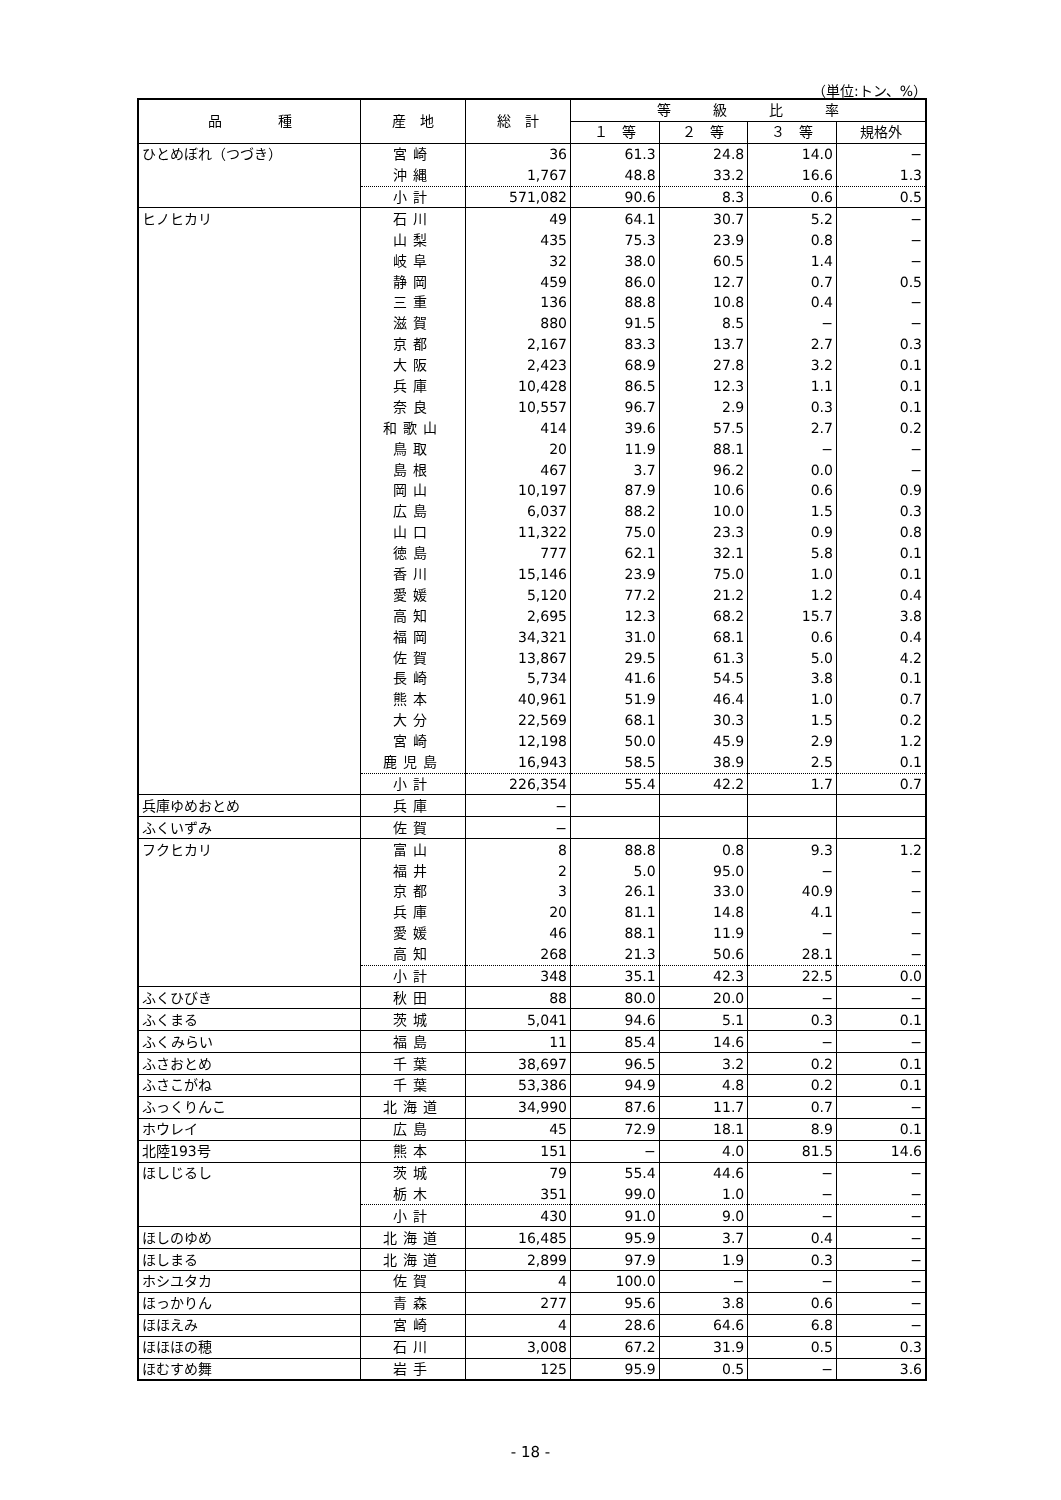（単位:トン、%）
| 品 種 | 産 地 | 総 計 | 等 級 比 率 | | | |
| --- | --- | --- | --- | --- | --- | --- |
| | | | １ 等 | ２ 等 | ３ 等 | 規格外 |
| ひとめぼれ（つづき） | 宮崎 | 36 | 61.3 | 24.8 | 14.0 | − |
| | 沖縄 | 1,767 | 48.8 | 33.2 | 16.6 | 1.3 |
| | 小計 | 571,082 | 90.6 | 8.3 | 0.6 | 0.5 |
| ヒノヒカリ | 石川 | 49 | 64.1 | 30.7 | 5.2 | − |
| | 山梨 | 435 | 75.3 | 23.9 | 0.8 | − |
| | 岐阜 | 32 | 38.0 | 60.5 | 1.4 | − |
| | 静岡 | 459 | 86.0 | 12.7 | 0.7 | 0.5 |
| | 三重 | 136 | 88.8 | 10.8 | 0.4 | − |
| | 滋賀 | 880 | 91.5 | 8.5 | − | − |
| | 京都 | 2,167 | 83.3 | 13.7 | 2.7 | 0.3 |
| | 大阪 | 2,423 | 68.9 | 27.8 | 3.2 | 0.1 |
| | 兵庫 | 10,428 | 86.5 | 12.3 | 1.1 | 0.1 |
| | 奈良 | 10,557 | 96.7 | 2.9 | 0.3 | 0.1 |
| | 和歌山 | 414 | 39.6 | 57.5 | 2.7 | 0.2 |
| | 鳥取 | 20 | 11.9 | 88.1 | − | − |
| | 島根 | 467 | 3.7 | 96.2 | 0.0 | − |
| | 岡山 | 10,197 | 87.9 | 10.6 | 0.6 | 0.9 |
| | 広島 | 6,037 | 88.2 | 10.0 | 1.5 | 0.3 |
| | 山口 | 11,322 | 75.0 | 23.3 | 0.9 | 0.8 |
| | 徳島 | 777 | 62.1 | 32.1 | 5.8 | 0.1 |
| | 香川 | 15,146 | 23.9 | 75.0 | 1.0 | 0.1 |
| | 愛媛 | 5,120 | 77.2 | 21.2 | 1.2 | 0.4 |
| | 高知 | 2,695 | 12.3 | 68.2 | 15.7 | 3.8 |
| | 福岡 | 34,321 | 31.0 | 68.1 | 0.6 | 0.4 |
| | 佐賀 | 13,867 | 29.5 | 61.3 | 5.0 | 4.2 |
| | 長崎 | 5,734 | 41.6 | 54.5 | 3.8 | 0.1 |
| | 熊本 | 40,961 | 51.9 | 46.4 | 1.0 | 0.7 |
| | 大分 | 22,569 | 68.1 | 30.3 | 1.5 | 0.2 |
| | 宮崎 | 12,198 | 50.0 | 45.9 | 2.9 | 1.2 |
| | 鹿児島 | 16,943 | 58.5 | 38.9 | 2.5 | 0.1 |
| | 小計 | 226,354 | 55.4 | 42.2 | 1.7 | 0.7 |
| 兵庫ゆめおとめ | 兵庫 | − | | | | |
| ふくいずみ | 佐賀 | − | | | | |
| フクヒカリ | 富山 | 8 | 88.8 | 0.8 | 9.3 | 1.2 |
| | 福井 | 2 | 5.0 | 95.0 | − | − |
| | 京都 | 3 | 26.1 | 33.0 | 40.9 | − |
| | 兵庫 | 20 | 81.1 | 14.8 | 4.1 | − |
| | 愛媛 | 46 | 88.1 | 11.9 | − | − |
| | 高知 | 268 | 21.3 | 50.6 | 28.1 | − |
| | 小計 | 348 | 35.1 | 42.3 | 22.5 | 0.0 |
| ふくひびき | 秋田 | 88 | 80.0 | 20.0 | − | − |
| ふくまる | 茨城 | 5,041 | 94.6 | 5.1 | 0.3 | 0.1 |
| ふくみらい | 福島 | 11 | 85.4 | 14.6 | − | − |
| ふさおとめ | 千葉 | 38,697 | 96.5 | 3.2 | 0.2 | 0.1 |
| ふさこがね | 千葉 | 53,386 | 94.9 | 4.8 | 0.2 | 0.1 |
| ふっくりんこ | 北海道 | 34,990 | 87.6 | 11.7 | 0.7 | − |
| ホウレイ | 広島 | 45 | 72.9 | 18.1 | 8.9 | 0.1 |
| 北陸193号 | 熊本 | 151 | − | 4.0 | 81.5 | 14.6 |
| ほしじるし | 茨城 | 79 | 55.4 | 44.6 | − | − |
| | 栃木 | 351 | 99.0 | 1.0 | − | − |
| | 小計 | 430 | 91.0 | 9.0 | − | − |
| ほしのゆめ | 北海道 | 16,485 | 95.9 | 3.7 | 0.4 | − |
| ほしまる | 北海道 | 2,899 | 97.9 | 1.9 | 0.3 | − |
| ホシユタカ | 佐賀 | 4 | 100.0 | − | − | − |
| ほっかりん | 青森 | 277 | 95.6 | 3.8 | 0.6 | − |
| ほほえみ | 宮崎 | 4 | 28.6 | 64.6 | 6.8 | − |
| ほほほの穂 | 石川 | 3,008 | 67.2 | 31.9 | 0.5 | 0.3 |
| ほむすめ舞 | 岩手 | 125 | 95.9 | 0.5 | − | 3.6 |
- 18 -